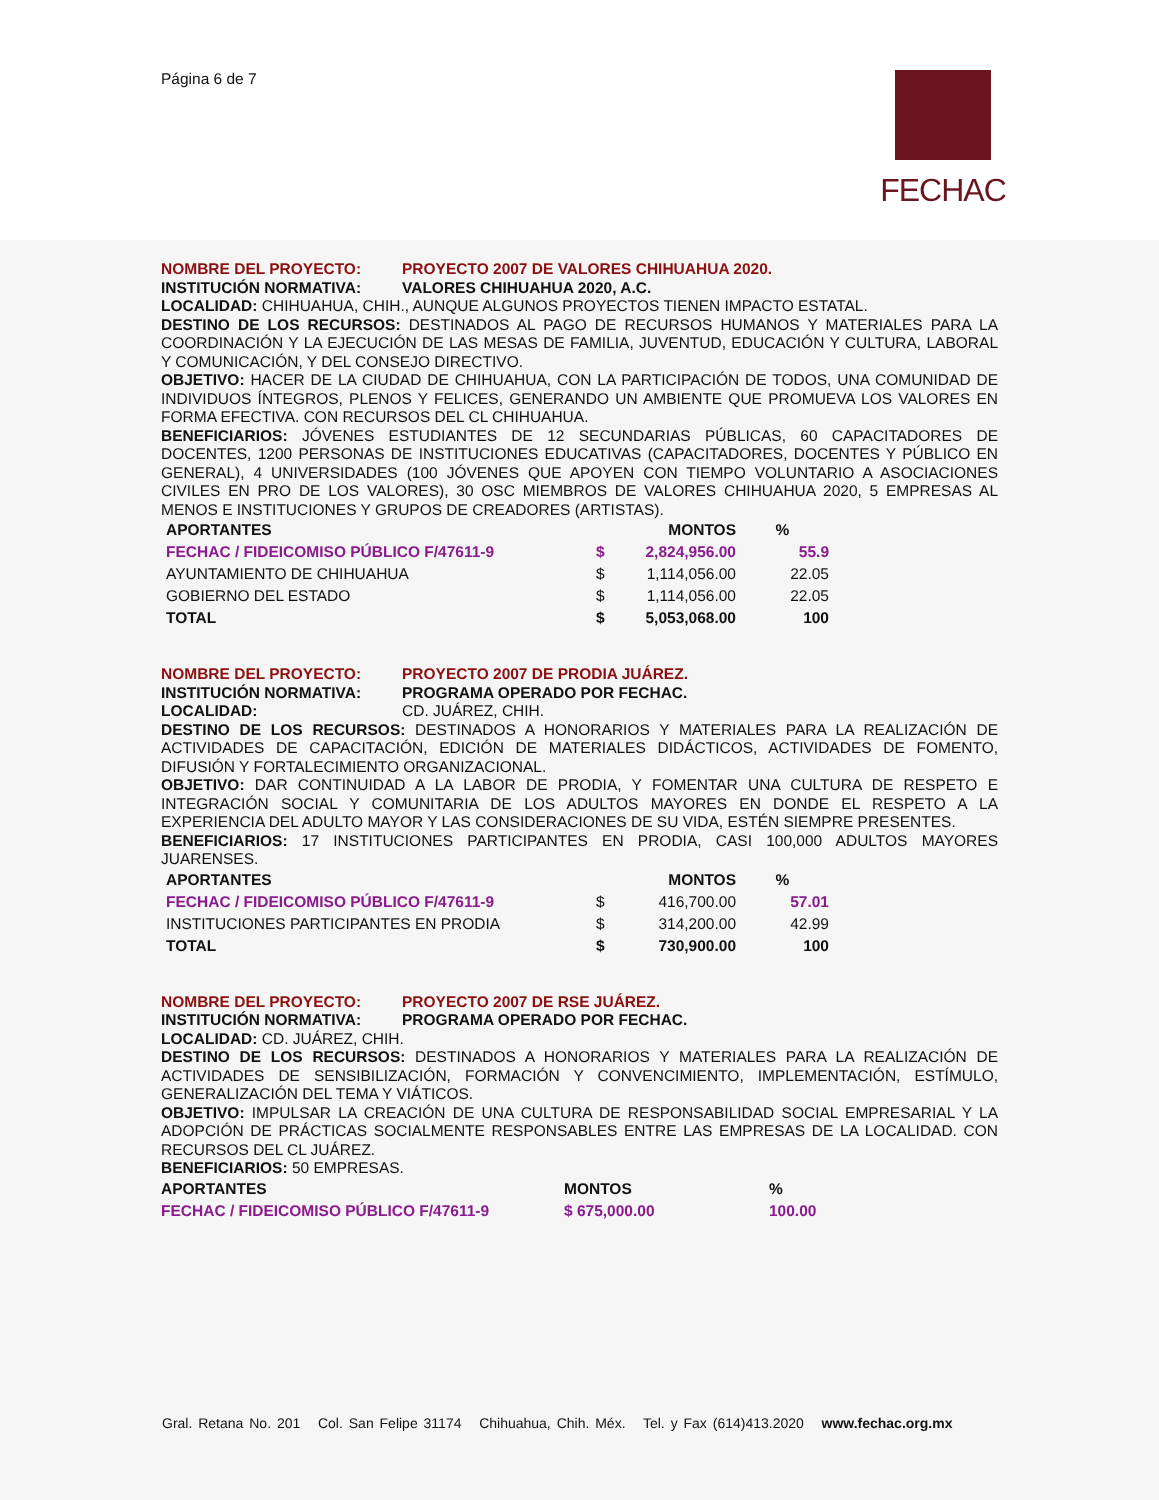Página 6 de 7
FECHAC
NOMBRE DEL PROYECTO: PROYECTO 2007 DE VALORES CHIHUAHUA 2020.
INSTITUCIÓN NORMATIVA: VALORES CHIHUAHUA 2020, A.C.
LOCALIDAD: CHIHUAHUA, CHIH., AUNQUE ALGUNOS PROYECTOS TIENEN IMPACTO ESTATAL.
DESTINO DE LOS RECURSOS: DESTINADOS AL PAGO DE RECURSOS HUMANOS Y MATERIALES PARA LA COORDINACIÓN Y LA EJECUCIÓN DE LAS MESAS DE FAMILIA, JUVENTUD, EDUCACIÓN Y CULTURA, LABORAL Y COMUNICACIÓN, Y DEL CONSEJO DIRECTIVO.
OBJETIVO: HACER DE LA CIUDAD DE CHIHUAHUA, CON LA PARTICIPACIÓN DE TODOS, UNA COMUNIDAD DE INDIVIDUOS ÍNTEGROS, PLENOS Y FELICES, GENERANDO UN AMBIENTE QUE PROMUEVA LOS VALORES EN FORMA EFECTIVA. CON RECURSOS DEL CL CHIHUAHUA.
BENEFICIARIOS: JÓVENES ESTUDIANTES DE 12 SECUNDARIAS PÚBLICAS, 60 CAPACITADORES DE DOCENTES, 1200 PERSONAS DE INSTITUCIONES EDUCATIVAS (CAPACITADORES, DOCENTES Y PÚBLICO EN GENERAL), 4 UNIVERSIDADES (100 JÓVENES QUE APOYEN CON TIEMPO VOLUNTARIO A ASOCIACIONES CIVILES EN PRO DE LOS VALORES), 30 OSC MIEMBROS DE VALORES CHIHUAHUA 2020, 5 EMPRESAS AL MENOS E INSTITUCIONES Y GRUPOS DE CREADORES (ARTISTAS).
| APORTANTES | | MONTOS | % |
| --- | --- | --- | --- |
| FECHAC / FIDEICOMISO PÚBLICO F/47611-9 | $ | 2,824,956.00 | 55.9 |
| AYUNTAMIENTO DE CHIHUAHUA | $ | 1,114,056.00 | 22.05 |
| GOBIERNO DEL ESTADO | $ | 1,114,056.00 | 22.05 |
| TOTAL | $ | 5,053,068.00 | 100 |
NOMBRE DEL PROYECTO: PROYECTO 2007 DE PRODIA JUÁREZ.
INSTITUCIÓN NORMATIVA: PROGRAMA OPERADO POR FECHAC.
LOCALIDAD: CD. JUÁREZ, CHIH.
DESTINO DE LOS RECURSOS: DESTINADOS A HONORARIOS Y MATERIALES PARA LA REALIZACIÓN DE ACTIVIDADES DE CAPACITACIÓN, EDICIÓN DE MATERIALES DIDÁCTICOS, ACTIVIDADES DE FOMENTO, DIFUSIÓN Y FORTALECIMIENTO ORGANIZACIONAL.
OBJETIVO: DAR CONTINUIDAD A LA LABOR DE PRODIA, Y FOMENTAR UNA CULTURA DE RESPETO E INTEGRACIÓN SOCIAL Y COMUNITARIA DE LOS ADULTOS MAYORES EN DONDE EL RESPETO A LA EXPERIENCIA DEL ADULTO MAYOR Y LAS CONSIDERACIONES DE SU VIDA, ESTÉN SIEMPRE PRESENTES.
BENEFICIARIOS: 17 INSTITUCIONES PARTICIPANTES EN PRODIA, CASI 100,000 ADULTOS MAYORES JUARENSES.
| APORTANTES | | MONTOS | % |
| --- | --- | --- | --- |
| FECHAC / FIDEICOMISO PÚBLICO F/47611-9 | $ | 416,700.00 | 57.01 |
| INSTITUCIONES PARTICIPANTES EN PRODIA | $ | 314,200.00 | 42.99 |
| TOTAL | $ | 730,900.00 | 100 |
NOMBRE DEL PROYECTO: PROYECTO 2007 DE RSE JUÁREZ.
INSTITUCIÓN NORMATIVA: PROGRAMA OPERADO POR FECHAC.
LOCALIDAD: CD. JUÁREZ, CHIH.
DESTINO DE LOS RECURSOS: DESTINADOS A HONORARIOS Y MATERIALES PARA LA REALIZACIÓN DE ACTIVIDADES DE SENSIBILIZACIÓN, FORMACIÓN Y CONVENCIMIENTO, IMPLEMENTACIÓN, ESTÍMULO, GENERALIZACIÓN DEL TEMA Y VIÁTICOS.
OBJETIVO: IMPULSAR LA CREACIÓN DE UNA CULTURA DE RESPONSABILIDAD SOCIAL EMPRESARIAL Y LA ADOPCIÓN DE PRÁCTICAS SOCIALMENTE RESPONSABLES ENTRE LAS EMPRESAS DE LA LOCALIDAD. CON RECURSOS DEL CL JUÁREZ.
BENEFICIARIOS: 50 EMPRESAS.
| APORTANTES | MONTOS | % |
| --- | --- | --- |
| FECHAC / FIDEICOMISO PÚBLICO F/47611-9 | $ 675,000.00 | 100.00 |
Gral. Retana No. 201 Col. San Felipe 31174 Chihuahua, Chih. Méx. Tel. y Fax (614)413.2020 www.fechac.org.mx